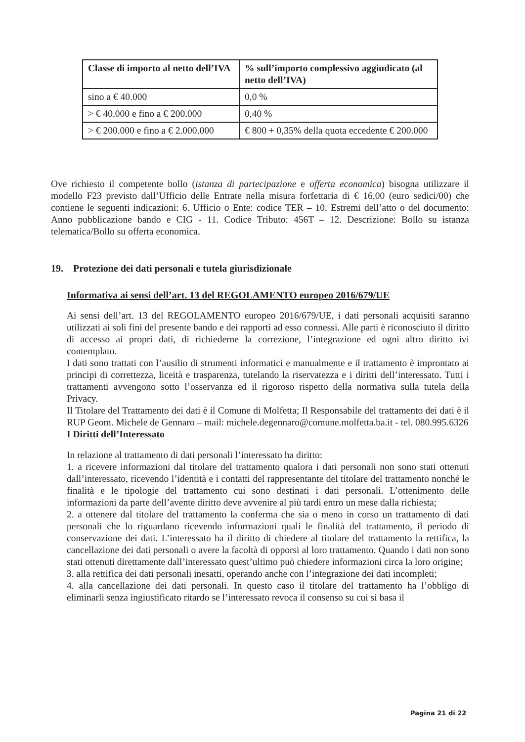| Classe di importo al netto dell’IVA | % sull’importo complessivo aggiudicato (al netto dell’IVA) |
| --- | --- |
| sino a € 40.000 | 0,0 % |
| > € 40.000 e fino a € 200.000 | 0,40 % |
| > € 200.000 e fino a € 2.000.000 | € 800 + 0,35% della quota eccedente € 200.000 |
Ove richiesto il competente bollo (istanza di partecipazione e offerta economica) bisogna utilizzare il modello F23 previsto dall’Ufficio delle Entrate nella misura forfettaria di € 16,00 (euro sedici/00) che contiene le seguenti indicazioni: 6. Ufficio o Ente: codice TER – 10. Estremi dell’atto o del documento: Anno pubblicazione bando e CIG - 11. Codice Tributo: 456T – 12. Descrizione: Bollo su istanza telematica/Bollo su offerta economica.
19. Protezione dei dati personali e tutela giurisdizionale
Informativa ai sensi dell’art. 13 del REGOLAMENTO europeo 2016/679/UE
Ai sensi dell’art. 13 del REGOLAMENTO europeo 2016/679/UE, i dati personali acquisiti saranno utilizzati ai soli fini del presente bando e dei rapporti ad esso connessi. Alle parti è riconosciuto il diritto di accesso ai propri dati, di richiederne la correzione, l’integrazione ed ogni altro diritto ivi contemplato.
I dati sono trattati con l’ausilio di strumenti informatici e manualmente e il trattamento è improntato ai principi di correttezza, liceità e trasparenza, tutelando la riservatezza e i diritti dell’interessato. Tutti i trattamenti avvengono sotto l’osservanza ed il rigoroso rispetto della normativa sulla tutela della Privacy.
Il Titolare del Trattamento dei dati è il Comune di Molfetta; Il Responsabile del trattamento dei dati è il RUP Geom. Michele de Gennaro – mail: michele.degennaro@comune.molfetta.ba.it - tel. 080.995.6326
I Diritti dell’Interessato
In relazione al trattamento di dati personali l’interessato ha diritto:
1. a ricevere informazioni dal titolare del trattamento qualora i dati personali non sono stati ottenuti dall’interessato, ricevendo l’identità e i contatti del rappresentante del titolare del trattamento nonché le finalità e le tipologie del trattamento cui sono destinati i dati personali. L’ottenimento delle informazioni da parte dell’avente diritto deve avvenire al più tardi entro un mese dalla richiesta;
2. a ottenere dal titolare del trattamento la conferma che sia o meno in corso un trattamento di dati personali che lo riguardano ricevendo informazioni quali le finalità del trattamento, il periodo di conservazione dei dati. L’interessato ha il diritto di chiedere al titolare del trattamento la rettifica, la cancellazione dei dati personali o avere la facoltà di opporsi al loro trattamento. Quando i dati non sono stati ottenuti direttamente dall’interessato quest’ultimo può chiedere informazioni circa la loro origine;
3. alla rettifica dei dati personali inesatti, operando anche con l’integrazione dei dati incompleti;
4. alla cancellazione dei dati personali. In questo caso il titolare del trattamento ha l’obbligo di eliminarli senza ingiustificato ritardo se l’interessato revoca il consenso su cui si basa il
Pagina 21 di 22